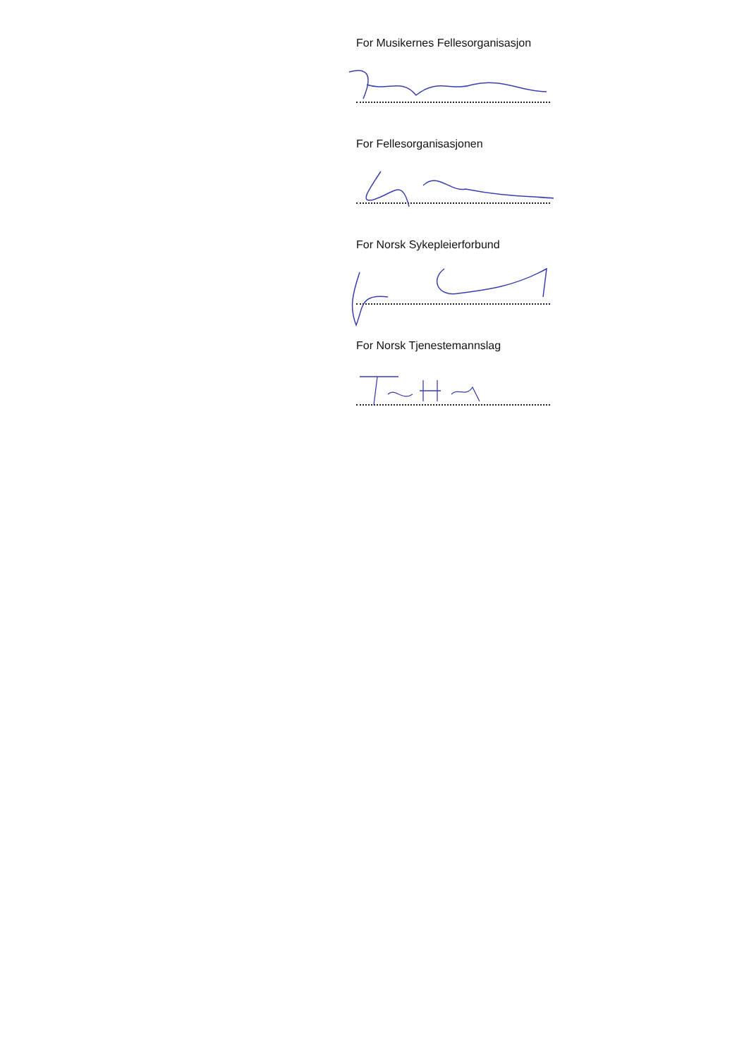For Musikernes Fellesorganisasjon
For Fellesorganisasjonen
For Norsk Sykepleierforbund
For Norsk Tjenestemannslag